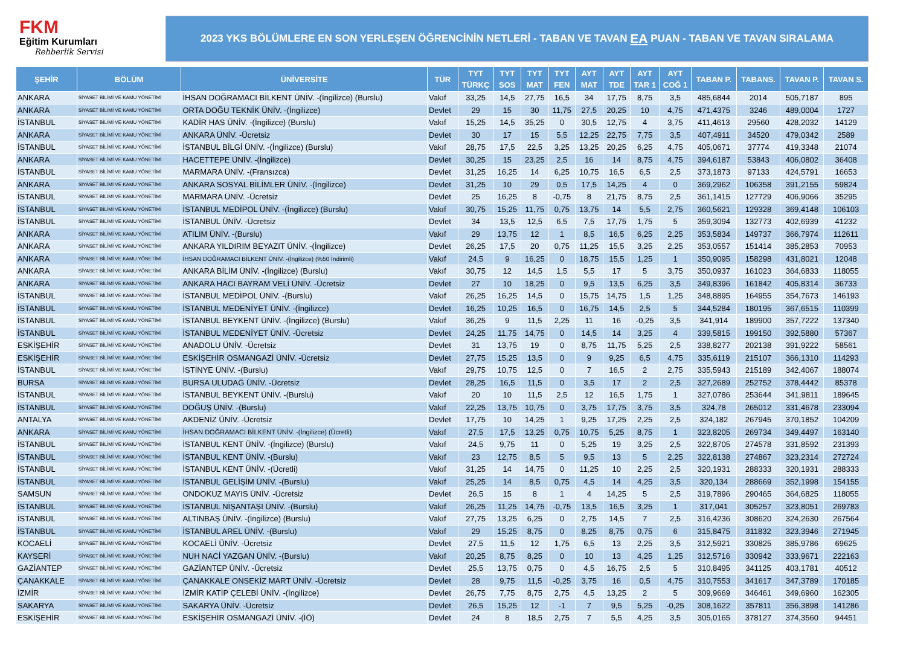FKM
Eğitim Kurumları
Rehberlik Servisi
2023 YKS BÖLÜMLERE EN SON YERLEŞEN ÖĞRENCİNİN NETLERİ - TABAN VE TAVAN EA PUAN - TABAN VE TAVAN SIRALAMA
| ŞEHİR | BÖLÜM | ÜNİVERSİTE | TÜR | TYT TÜRKÇ | TYT SOS | TYT MAT | TYT FEN | AYT MAT | AYT TDE | AYT TAR 1 | AYT COĞ 1 | TABAN P. | TABANS. | TAVAN P. | TAVAN S. |
| --- | --- | --- | --- | --- | --- | --- | --- | --- | --- | --- | --- | --- | --- | --- | --- |
| ANKARA | SİYASET BİLİMİ VE KAMU YÖNETİMİ | İHSAN DOĞRAMACI BİLKENT ÜNİV. -(İngilizce) (Burslu) | Vakıf | 33,25 | 14,5 | 27,75 | 16,5 | 34 | 17,75 | 8,75 | 3,5 | 485,6844 | 2014 | 505,7187 | 895 |
| ANKARA | SİYASET BİLİMİ VE KAMU YÖNETİMİ | ORTA DOĞU TEKNİK ÜNİV. -(İngilizce) | Devlet | 29 | 15 | 30 | 11,75 | 27,5 | 20,25 | 10 | 4,75 | 471,4375 | 3246 | 489,0004 | 1727 |
| İSTANBUL | SİYASET BİLİMİ VE KAMU YÖNETİMİ | KADİR HAS ÜNİV. -(İngilizce) (Burslu) | Vakıf | 15,25 | 14,5 | 35,25 | 0 | 30,5 | 12,75 | 4 | 3,75 | 411,4613 | 29560 | 428,2032 | 14129 |
| ANKARA | SİYASET BİLİMİ VE KAMU YÖNETİMİ | ANKARA ÜNİV. -Ücretsiz | Devlet | 30 | 17 | 15 | 5,5 | 12,25 | 22,75 | 7,75 | 3,5 | 407,4911 | 34520 | 479,0342 | 2589 |
| İSTANBUL | SİYASET BİLİMİ VE KAMU YÖNETİMİ | İSTANBUL BİLGİ ÜNİV. -(İngilizce) (Burslu) | Vakıf | 28,75 | 17,5 | 22,5 | 3,25 | 13,25 | 20,25 | 6,25 | 4,75 | 405,0671 | 37774 | 419,3348 | 21074 |
| ANKARA | SİYASET BİLİMİ VE KAMU YÖNETİMİ | HACETTEPE ÜNİV. -(İngilizce) | Devlet | 30,25 | 15 | 23,25 | 2,5 | 16 | 14 | 8,75 | 4,75 | 394,6187 | 53843 | 406,0802 | 36408 |
| İSTANBUL | SİYASET BİLİMİ VE KAMU YÖNETİMİ | MARMARA ÜNİV. -(Fransızca) | Devlet | 31,25 | 16,25 | 14 | 6,25 | 10,75 | 16,5 | 6,5 | 2,5 | 373,1873 | 97133 | 424,5791 | 16653 |
| ANKARA | SİYASET BİLİMİ VE KAMU YÖNETİMİ | ANKARA SOSYAL BİLİMLER ÜNİV. -(İngilizce) | Devlet | 31,25 | 10 | 29 | 0,5 | 17,5 | 14,25 | 4 | 0 | 369,2962 | 106358 | 391,2155 | 59824 |
| İSTANBUL | SİYASET BİLİMİ VE KAMU YÖNETİMİ | MARMARA ÜNİV. -Ücretsiz | Devlet | 25 | 16,25 | 8 | -0,75 | 8 | 21,75 | 8,75 | 2,5 | 361,1415 | 127729 | 406,9066 | 35295 |
| İSTANBUL | SİYASET BİLİMİ VE KAMU YÖNETİMİ | İSTANBUL MEDİPOL ÜNİV. -(İngilizce) (Burslu) | Vakıf | 30,75 | 15,25 | 11,75 | 0,75 | 13,75 | 14 | 5,5 | 2,75 | 360,5621 | 129328 | 369,4148 | 106103 |
| İSTANBUL | SİYASET BİLİMİ VE KAMU YÖNETİMİ | İSTANBUL ÜNİV. -Ücretsiz | Devlet | 34 | 13,5 | 12,5 | 6,5 | 7,5 | 17,75 | 1,75 | 5 | 359,3094 | 132773 | 402,6939 | 41232 |
| ANKARA | SİYASET BİLİMİ VE KAMU YÖNETİMİ | ATILIM ÜNİV. -(Burslu) | Vakıf | 29 | 13,75 | 12 | 1 | 8,5 | 16,5 | 6,25 | 2,25 | 353,5834 | 149737 | 366,7974 | 112611 |
| ANKARA | SİYASET BİLİMİ VE KAMU YÖNETİMİ | ANKARA YILDIRIM BEYAZIT ÜNİV. -(İngilizce) | Devlet | 26,25 | 17,5 | 20 | 0,75 | 11,25 | 15,5 | 3,25 | 2,25 | 353,0557 | 151414 | 385,2853 | 70953 |
| ANKARA | SİYASET BİLİMİ VE KAMU YÖNETİMİ | İHSAN DOĞRAMACI BİLKENT ÜNİV. -(İngilizce) (%50 İndirimli) | Vakıf | 24,5 | 9 | 16,25 | 0 | 18,75 | 15,5 | 1,25 | 1 | 350,9095 | 158298 | 431,8021 | 12048 |
| ANKARA | SİYASET BİLİMİ VE KAMU YÖNETİMİ | ANKARA BİLİM ÜNİV. -(İngilizce) (Burslu) | Vakıf | 30,75 | 12 | 14,5 | 1,5 | 5,5 | 17 | 5 | 3,75 | 350,0937 | 161023 | 364,6833 | 118055 |
| ANKARA | SİYASET BİLİMİ VE KAMU YÖNETİMİ | ANKARA HACI BAYRAM VELİ ÜNİV. -Ücretsiz | Devlet | 27 | 10 | 18,25 | 0 | 9,5 | 13,5 | 6,25 | 3,5 | 349,8396 | 161842 | 405,8314 | 36733 |
| İSTANBUL | SİYASET BİLİMİ VE KAMU YÖNETİMİ | İSTANBUL MEDİPOL ÜNİV. -(Burslu) | Vakıf | 26,25 | 16,25 | 14,5 | 0 | 15,75 | 14,75 | 1,5 | 1,25 | 348,8895 | 164955 | 354,7673 | 146193 |
| İSTANBUL | SİYASET BİLİMİ VE KAMU YÖNETİMİ | İSTANBUL MEDENİYET ÜNİV. -(İngilizce) | Devlet | 16,25 | 10,25 | 16,5 | 0 | 16,75 | 14,5 | 2,5 | 5 | 344,5284 | 180195 | 367,6515 | 110399 |
| İSTANBUL | SİYASET BİLİMİ VE KAMU YÖNETİMİ | İSTANBUL BEYKENT ÜNİV. -(İngilizce) (Burslu) | Vakıf | 36,25 | 9 | 11,5 | 2,25 | 11 | 16 | -0,25 | 3,5 | 341,914 | 189900 | 357,7222 | 137340 |
| İSTANBUL | SİYASET BİLİMİ VE KAMU YÖNETİMİ | İSTANBUL MEDENİYET ÜNİV. -Ücretsiz | Devlet | 24,25 | 11,75 | 14,75 | 0 | 14,5 | 14 | 3,25 | 4 | 339,5815 | 199150 | 392,5880 | 57367 |
| ESKİŞEHİR | SİYASET BİLİMİ VE KAMU YÖNETİMİ | ANADOLU ÜNİV. -Ücretsiz | Devlet | 31 | 13,75 | 19 | 0 | 8,75 | 11,75 | 5,25 | 2,5 | 338,8277 | 202138 | 391,9222 | 58561 |
| ESKİŞEHİR | SİYASET BİLİMİ VE KAMU YÖNETİMİ | ESKİŞEHİR OSMANGAZİ ÜNİV. -Ücretsiz | Devlet | 27,75 | 15,25 | 13,5 | 0 | 9 | 9,25 | 6,5 | 4,75 | 335,6119 | 215107 | 366,1310 | 114293 |
| İSTANBUL | SİYASET BİLİMİ VE KAMU YÖNETİMİ | İSTİNYE ÜNİV. -(Burslu) | Vakıf | 29,75 | 10,75 | 12,5 | 0 | 7 | 16,5 | 2 | 2,75 | 335,5943 | 215189 | 342,4067 | 188074 |
| BURSA | SİYASET BİLİMİ VE KAMU YÖNETİMİ | BURSA ULUDAĞ ÜNİV. -Ücretsiz | Devlet | 28,25 | 16,5 | 11,5 | 0 | 3,5 | 17 | 2 | 2,5 | 327,2689 | 252752 | 378,4442 | 85378 |
| İSTANBUL | SİYASET BİLİMİ VE KAMU YÖNETİMİ | İSTANBUL BEYKENT ÜNİV. -(Burslu) | Vakıf | 20 | 10 | 11,5 | 2,5 | 12 | 16,5 | 1,75 | 1 | 327,0786 | 253644 | 341,9811 | 189645 |
| İSTANBUL | SİYASET BİLİMİ VE KAMU YÖNETİMİ | DOĞUŞ ÜNİV. -(Burslu) | Vakıf | 22,25 | 13,75 | 10,75 | 0 | 3,75 | 17,75 | 3,75 | 3,5 | 324,78 | 265012 | 331,4678 | 233094 |
| ANTALYA | SİYASET BİLİMİ VE KAMU YÖNETİMİ | AKDENİZ ÜNİV. -Ücretsiz | Devlet | 17,75 | 10 | 14,25 | 1 | 9,25 | 17,25 | 2,25 | 2,5 | 324,182 | 267945 | 370,1852 | 104209 |
| ANKARA | SİYASET BİLİMİ VE KAMU YÖNETİMİ | İHSAN DOĞRAMACI BİLKENT ÜNİV. -(İngilizce) (Ücretli) | Vakıf | 27,5 | 17,5 | 13,25 | 0,75 | 10,75 | 5,25 | 8,75 | 1 | 323,8205 | 269734 | 349,4497 | 163140 |
| İSTANBUL | SİYASET BİLİMİ VE KAMU YÖNETİMİ | İSTANBUL KENT ÜNİV. -(İngilizce) (Burslu) | Vakıf | 24,5 | 9,75 | 11 | 0 | 5,25 | 19 | 3,25 | 2,5 | 322,8705 | 274578 | 331,8592 | 231393 |
| İSTANBUL | SİYASET BİLİMİ VE KAMU YÖNETİMİ | İSTANBUL KENT ÜNİV. -(Burslu) | Vakıf | 23 | 12,75 | 8,5 | 5 | 9,5 | 13 | 5 | 2,25 | 322,8138 | 274867 | 323,2314 | 272724 |
| İSTANBUL | SİYASET BİLİMİ VE KAMU YÖNETİMİ | İSTANBUL KENT ÜNİV. -(Ücretli) | Vakıf | 31,25 | 14 | 14,75 | 0 | 11,25 | 10 | 2,25 | 2,5 | 320,1931 | 288333 | 320,1931 | 288333 |
| İSTANBUL | SİYASET BİLİMİ VE KAMU YÖNETİMİ | İSTANBUL GELİŞİM ÜNİV. -(Burslu) | Vakıf | 25,25 | 14 | 8,5 | 0,75 | 4,5 | 14 | 4,25 | 3,5 | 320,134 | 288669 | 352,1998 | 154155 |
| SAMSUN | SİYASET BİLİMİ VE KAMU YÖNETİMİ | ONDOKUZ MAYIS ÜNİV. -Ücretsiz | Devlet | 26,5 | 15 | 8 | 1 | 4 | 14,25 | 5 | 2,5 | 319,7896 | 290465 | 364,6825 | 118055 |
| İSTANBUL | SİYASET BİLİMİ VE KAMU YÖNETİMİ | İSTANBUL NİŞANTAŞI ÜNİV. -(Burslu) | Vakıf | 26,25 | 11,25 | 14,75 | -0,75 | 13,5 | 16,5 | 3,25 | 1 | 317,041 | 305257 | 323,8051 | 269783 |
| İSTANBUL | SİYASET BİLİMİ VE KAMU YÖNETİMİ | ALTINBAŞ ÜNİV. -(İngilizce) (Burslu) | Vakıf | 27,75 | 13,25 | 6,25 | 0 | 2,75 | 14,5 | 7 | 2,5 | 316,4236 | 308620 | 324,2630 | 267564 |
| İSTANBUL | SİYASET BİLİMİ VE KAMU YÖNETİMİ | İSTANBUL AREL ÜNİV. -(Burslu) | Vakıf | 29 | 15,25 | 8,75 | 0 | 8,25 | 8,75 | 0,75 | 6 | 315,8475 | 311832 | 323,3946 | 271945 |
| KOCAELİ | SİYASET BİLİMİ VE KAMU YÖNETİMİ | KOCAELİ ÜNİV. -Ücretsiz | Devlet | 27,5 | 11,5 | 12 | 1,75 | 6,5 | 13 | 2,25 | 3,5 | 312,5921 | 330825 | 385,9786 | 69625 |
| KAYSERİ | SİYASET BİLİMİ VE KAMU YÖNETİMİ | NUH NACİ YAZGAN ÜNİV. -(Burslu) | Vakıf | 20,25 | 8,75 | 8,25 | 0 | 10 | 13 | 4,25 | 1,25 | 312,5716 | 330942 | 333,9671 | 222163 |
| GAZİANTEP | SİYASET BİLİMİ VE KAMU YÖNETİMİ | GAZİANTEP ÜNİV. -Ücretsiz | Devlet | 25,5 | 13,75 | 0,75 | 0 | 4,5 | 16,75 | 2,5 | 5 | 310,8495 | 341125 | 403,1781 | 40512 |
| ÇANAKKALE | SİYASET BİLİMİ VE KAMU YÖNETİMİ | ÇANAKKALE ONSEKİZ MART ÜNİV. -Ücretsiz | Devlet | 28 | 9,75 | 11,5 | -0,25 | 3,75 | 16 | 0,5 | 4,75 | 310,7553 | 341617 | 347,3789 | 170185 |
| İZMİR | SİYASET BİLİMİ VE KAMU YÖNETİMİ | İZMİR KATİP ÇELEBİ ÜNİV. -(İngilizce) | Devlet | 26,75 | 7,75 | 8,75 | 2,75 | 4,5 | 13,25 | 2 | 5 | 309,9669 | 346461 | 349,6960 | 162305 |
| SAKARYA | SİYASET BİLİMİ VE KAMU YÖNETİMİ | SAKARYA ÜNİV. -Ücretsiz | Devlet | 26,5 | 15,25 | 12 | -1 | 7 | 9,5 | 5,25 | -0,25 | 308,1622 | 357811 | 356,3898 | 141286 |
| ESKİŞEHİR | SİYASET BİLİMİ VE KAMU YÖNETİMİ | ESKİŞEHİR OSMANGAZİ ÜNİV. -(İÖ) | Devlet | 24 | 8 | 18,5 | 2,75 | 7 | 5,5 | 4,25 | 3,5 | 305,0165 | 378127 | 374,3560 | 94451 |